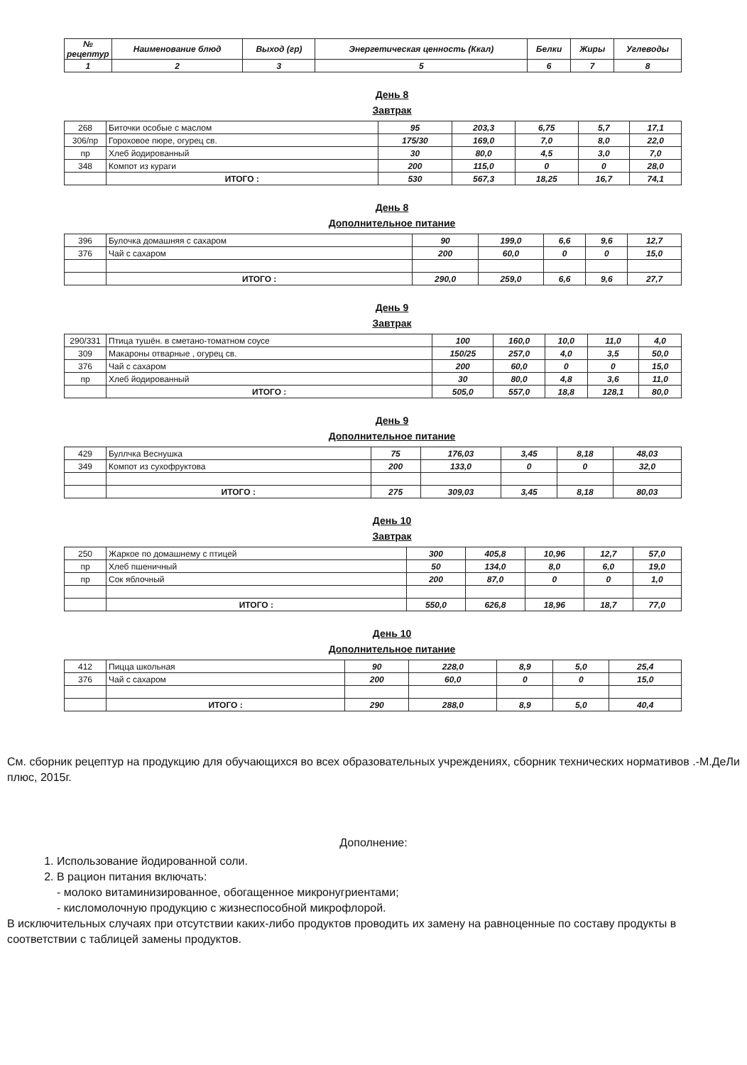| № рецептур | Наименование блюд | Выход (гр) | Энергетическая ценность (Ккал) | Белки | Жиры | Углеводы |
| --- | --- | --- | --- | --- | --- | --- |
| 1 | 2 | 3 | 5 | 6 | 7 | 8 |
День 8
Завтрак
| 268 | Биточки особые с маслом | 95 | 203,3 | 6,75 | 5,7 | 17,1 |
| 306/пр | Гороховое пюре, огурец св. | 175/30 | 169,0 | 7,0 | 8,0 | 22,0 |
| пр | Хлеб йодированный | 30 | 80,0 | 4,5 | 3,0 | 7,0 |
| 348 | Компот из кураги | 200 | 115,0 | 0 | 0 | 28,0 |
| | ИТОГО : | 530 | 567,3 | 18,25 | 16,7 | 74,1 |
День 8
Дополнительное питание
| 396 | Булочка домашняя с сахаром | 90 | 199,0 | 6,6 | 9,6 | 12,7 |
| 376 | Чай с сахаром | 200 | 60,0 | 0 | 0 | 15,0 |
| | ИТОГО : | 290,0 | 259,0 | 6,6 | 9,6 | 27,7 |
День 9
Завтрак
| 290/331 | Птица тушён. в сметано-томатном соусе | 100 | 160,0 | 10,0 | 11,0 | 4,0 |
| 309 | Макароны отварные , огурец св. | 150/25 | 257,0 | 4,0 | 3,5 | 50,0 |
| 376 | Чай с сахаром | 200 | 60,0 | 0 | 0 | 15,0 |
| пр | Хлеб йодированный | 30 | 80,0 | 4,8 | 3,6 | 11,0 |
| | ИТОГО : | 505,0 | 557,0 | 18,8 | 128,1 | 80,0 |
День 9
Дополнительное питание
| 429 | Буллчка Веснушка | 75 | 176,03 | 3,45 | 8,18 | 48,03 |
| 349 | Компот из сухофруктова | 200 | 133,0 | 0 | 0 | 32,0 |
| | ИТОГО : | 275 | 309,03 | 3,45 | 8,18 | 80,03 |
День 10
Завтрак
| 250 | Жаркое по домашнему с птицей | 300 | 405,8 | 10,96 | 12,7 | 57,0 |
| пр | Хлеб пшеничный | 50 | 134,0 | 8,0 | 6,0 | 19,0 |
| пр | Сок яблочный | 200 | 87,0 | 0 | 0 | 1,0 |
| | ИТОГО : | 550,0 | 626,8 | 18,96 | 18,7 | 77,0 |
День 10
Дополнительное питание
| 412 | Пицца школьная | 90 | 228,0 | 8,9 | 5,0 | 25,4 |
| 376 | Чай с сахаром | 200 | 60,0 | 0 | 0 | 15,0 |
| | ИТОГО : | 290 | 288,0 | 8,9 | 5,0 | 40,4 |
См. сборник рецептур на продукцию для обучающихся во всех образовательных учреждениях, сборник технических нормативов .-М.ДеЛи плюс, 2015г.
Дополнение:
1. Использование йодированной соли.
2. В рацион питания включать:
- молоко витаминизированное, обогащенное микронугриентами;
- кисломолочную продукцию с жизнеспособной микрофлорой.
В исключительных случаях при отсутствии каких-либо продуктов проводить их замену на равноценные по составу продукты в соответствии с таблицей замены продуктов.